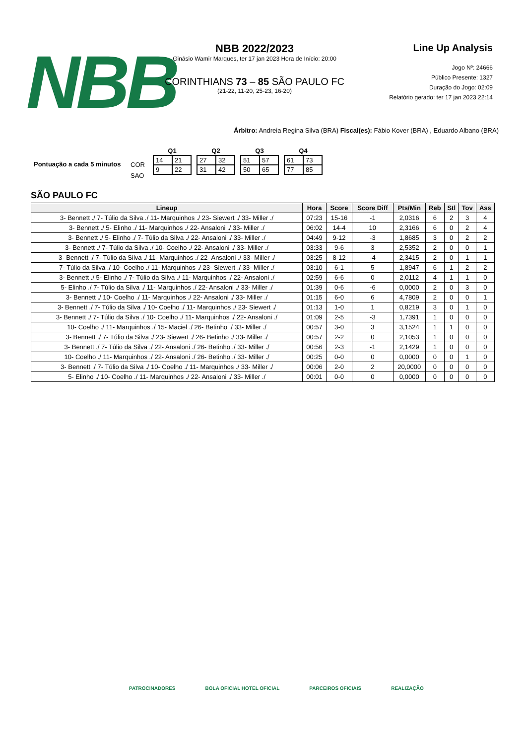NBB
NBB 2022/2023
Ginásio Wamir Marques, ter 17 jan 2023 Hora de Início: 20:00
CORINTHIANS 73 – 85 SÃO PAULO FC
(21-22, 11-20, 25-23, 16-20)
Line Up Analysis
Jogo Nº: 24666
Público Presente: 1327
Duração do Jogo: 02:09
Relatório gerado: ter 17 jan 2023 22:14
Árbitro: Andreia Regina Silva (BRA) Fiscal(es): Fábio Kover (BRA) , Eduardo Albano (BRA)
Pontuação a cada 5 minutos
COR
SAO
| Q1 | |
| --- | --- |
| 14 | 21 |
| 9 | 22 |
| Q2 | |
| --- | --- |
| 27 | 32 |
| 31 | 42 |
| Q3 | |
| --- | --- |
| 51 | 57 |
| 50 | 65 |
| Q4 | |
| --- | --- |
| 61 | 73 |
| 77 | 85 |
SÃO PAULO FC
| Lineup | Hora | Score | Score Diff | Pts/Min | Reb | Stl | Tov | Ass |
| --- | --- | --- | --- | --- | --- | --- | --- | --- |
| 3- Bennett ./ 7- Túlio da Silva ./ 11- Marquinhos ./ 23- Siewert ./ 33- Miller ./ | 07:23 | 15-16 | -1 | 2,0316 | 6 | 2 | 3 | 4 |
| 3- Bennett ./ 5- Elinho ./ 11- Marquinhos ./ 22- Ansaloni ./ 33- Miller ./ | 06:02 | 14-4 | 10 | 2,3166 | 6 | 0 | 2 | 4 |
| 3- Bennett ./ 5- Elinho ./ 7- Túlio da Silva ./ 22- Ansaloni ./ 33- Miller ./ | 04:49 | 9-12 | -3 | 1,8685 | 3 | 0 | 2 | 2 |
| 3- Bennett ./ 7- Túlio da Silva ./ 10- Coelho ./ 22- Ansaloni ./ 33- Miller ./ | 03:33 | 9-6 | 3 | 2,5352 | 2 | 0 | 0 | 1 |
| 3- Bennett ./ 7- Túlio da Silva ./ 11- Marquinhos ./ 22- Ansaloni ./ 33- Miller ./ | 03:25 | 8-12 | -4 | 2,3415 | 2 | 0 | 1 | 1 |
| 7- Túlio da Silva ./ 10- Coelho ./ 11- Marquinhos ./ 23- Siewert ./ 33- Miller ./ | 03:10 | 6-1 | 5 | 1,8947 | 6 | 1 | 2 | 2 |
| 3- Bennett ./ 5- Elinho ./ 7- Túlio da Silva ./ 11- Marquinhos ./ 22- Ansaloni ./ | 02:59 | 6-6 | 0 | 2,0112 | 4 | 1 | 1 | 0 |
| 5- Elinho ./ 7- Túlio da Silva ./ 11- Marquinhos ./ 22- Ansaloni ./ 33- Miller ./ | 01:39 | 0-6 | -6 | 0,0000 | 2 | 0 | 3 | 0 |
| 3- Bennett ./ 10- Coelho ./ 11- Marquinhos ./ 22- Ansaloni ./ 33- Miller ./ | 01:15 | 6-0 | 6 | 4,7809 | 2 | 0 | 0 | 1 |
| 3- Bennett ./ 7- Túlio da Silva ./ 10- Coelho ./ 11- Marquinhos ./ 23- Siewert ./ | 01:13 | 1-0 | 1 | 0,8219 | 3 | 0 | 1 | 0 |
| 3- Bennett ./ 7- Túlio da Silva ./ 10- Coelho ./ 11- Marquinhos ./ 22- Ansaloni ./ | 01:09 | 2-5 | -3 | 1,7391 | 1 | 0 | 0 | 0 |
| 10- Coelho ./ 11- Marquinhos ./ 15- Maciel ./ 26- Betinho ./ 33- Miller ./ | 00:57 | 3-0 | 3 | 3,1524 | 1 | 1 | 0 | 0 |
| 3- Bennett ./ 7- Túlio da Silva ./ 23- Siewert ./ 26- Betinho ./ 33- Miller ./ | 00:57 | 2-2 | 0 | 2,1053 | 1 | 0 | 0 | 0 |
| 3- Bennett ./ 7- Túlio da Silva ./ 22- Ansaloni ./ 26- Betinho ./ 33- Miller ./ | 00:56 | 2-3 | -1 | 2,1429 | 1 | 0 | 0 | 0 |
| 10- Coelho ./ 11- Marquinhos ./ 22- Ansaloni ./ 26- Betinho ./ 33- Miller ./ | 00:25 | 0-0 | 0 | 0,0000 | 0 | 0 | 1 | 0 |
| 3- Bennett ./ 7- Túlio da Silva ./ 10- Coelho ./ 11- Marquinhos ./ 33- Miller ./ | 00:06 | 2-0 | 2 | 20,0000 | 0 | 0 | 0 | 0 |
| 5- Elinho ./ 10- Coelho ./ 11- Marquinhos ./ 22- Ansaloni ./ 33- Miller ./ | 00:01 | 0-0 | 0 | 0,0000 | 0 | 0 | 0 | 0 |
PATROCINADORES BOLA OFICIAL HOTEL OFICIAL PARCEIROS OFICIAIS REALIZAÇÃO